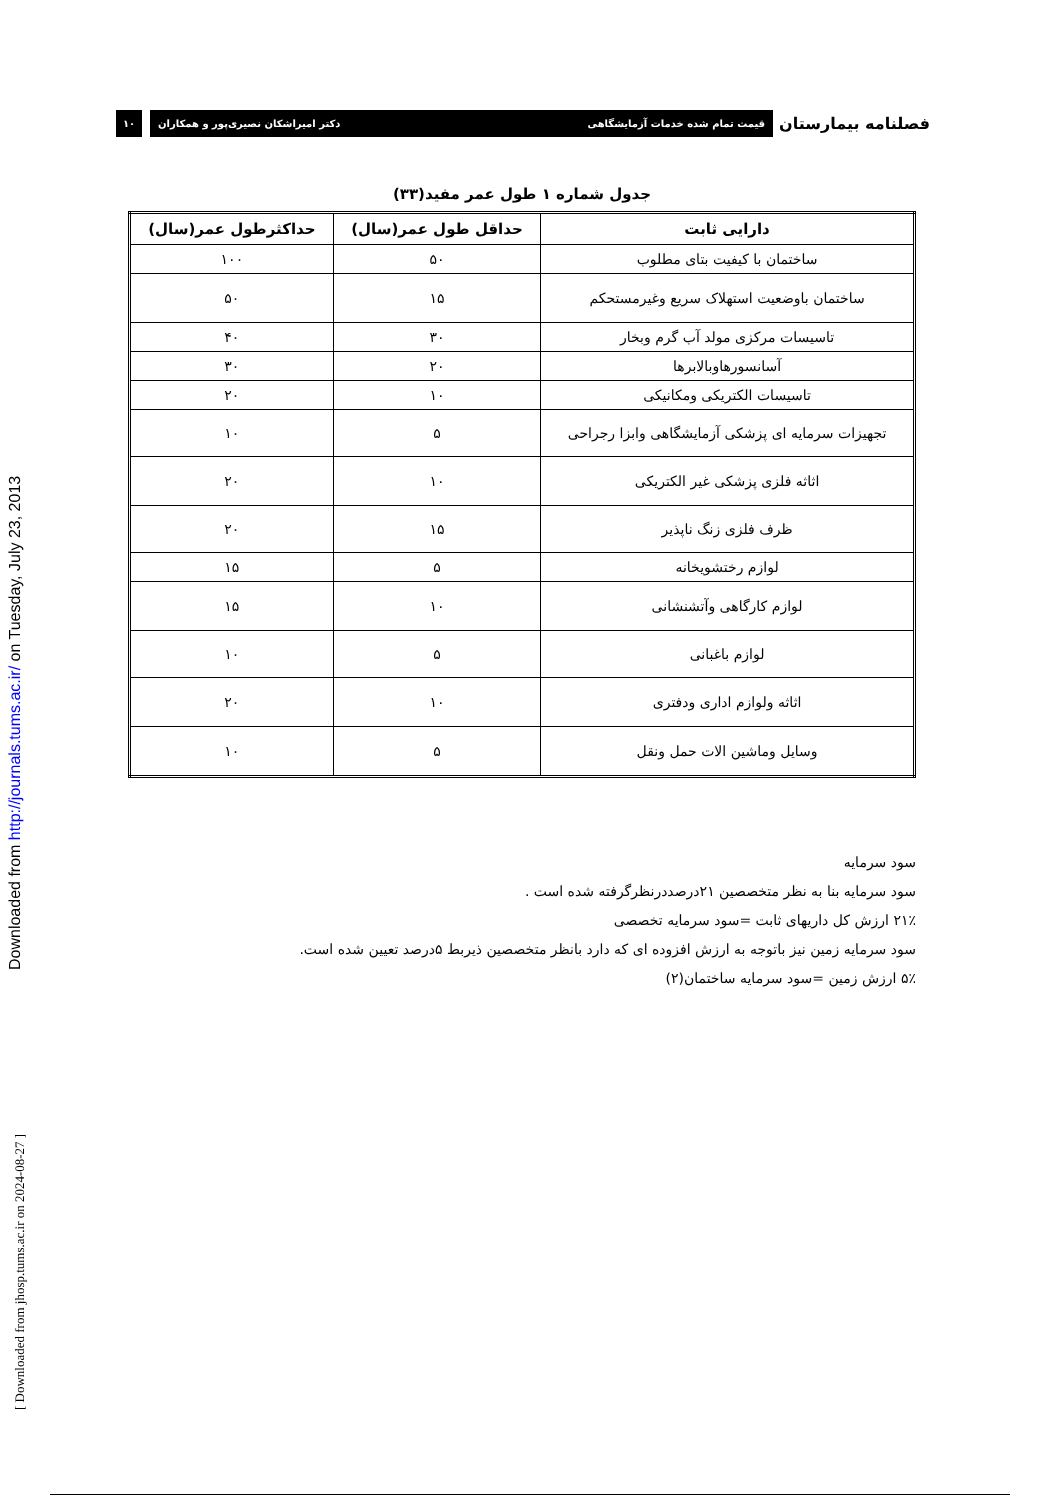Downloaded from http://journals.tums.ac.ir/ on Tuesday, July 23, 2013
[ Downloaded from jhosp.tums.ac.ir on 2024-08-27 ]
فصلنامه بیمارستان
قیمت تمام شده خدمات آزمایشگاهی دکتر امیراشکان نصیری‌پور و همکاران
۱۰
جدول شماره ۱ طول عمر مفید(۳۳)
| دارایی ثابت | حداقل طول عمر(سال) | حداکثرطول عمر(سال) |
| --- | --- | --- |
| ساختمان با کیفیت بتای مطلوب | ۵۰ | ۱۰۰ |
| ساختمان باوضعیت استهلاک سریع وغیرمستحکم | ۱۵ | ۵۰ |
| تاسیسات مرکزی مولد آب گرم وبخار | ۳۰ | ۴۰ |
| آسانسورهاوبالابرها | ۲۰ | ۳۰ |
| تاسیسات الکتریکی ومکانیکی | ۱۰ | ۲۰ |
| تجهیزات سرمایه ای پزشکی آزمایشگاهی وابزا رجراحی | ۵ | ۱۰ |
| اثاثه فلزی پزشکی غیر الکتریکی | ۱۰ | ۲۰ |
| ظرف فلزی زنگ ناپذیر | ۱۵ | ۲۰ |
| لوازم رختشویخانه | ۵ | ۱۵ |
| لوازم کارگاهی وآتشنشانی | ۱۰ | ۱۵ |
| لوازم باغبانی | ۵ | ۱۰ |
| اثاثه ولوازم اداری ودفتری | ۱۰ | ۲۰ |
| وسایل وماشین الات حمل ونقل | ۵ | ۱۰ |
سود سرمایه
سود سرمایه بنا به نظر متخصصین ۲۱درصددرنظرگرفته شده است .
۲۱٪ ارزش کل داریهای ثابت =سود سرمایه تخصصی
سود سرمایه زمین نیز باتوجه به ارزش افزوده ای که دارد بانظر متخصصین ذیربط ۵درصد تعیین شده است.
۵٪ ارزش زمین =سود سرمایه ساختمان(۲)